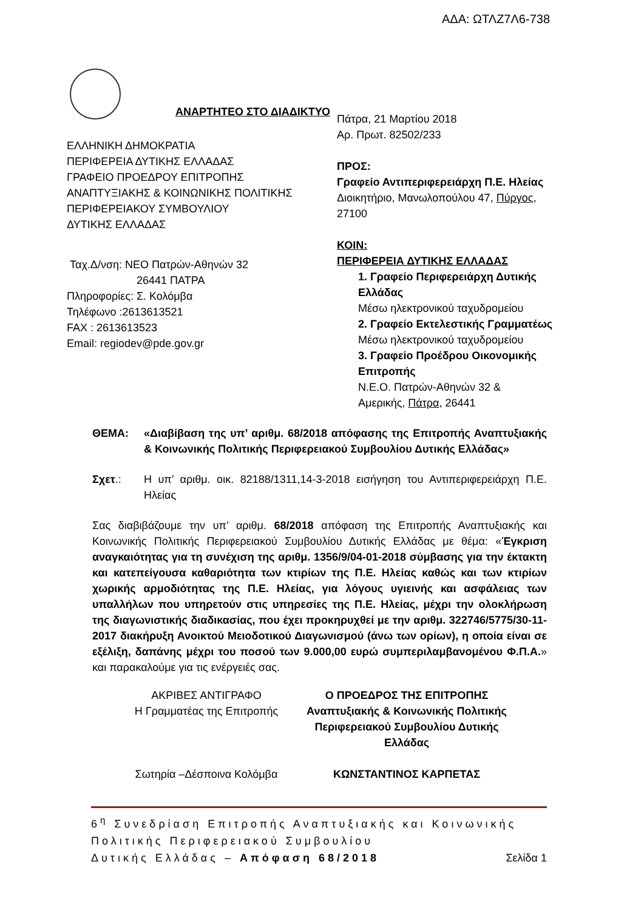ΑΔΑ: ΩΤΛΖ7Λ6-738
ΑΝΑΡΤΗΤΕΟ ΣΤΟ ΔΙΑΔΙΚΤΥΟ
ΕΛΛΗΝΙΚΗ ΔΗΜΟΚΡΑΤΙΑ
ΠΕΡΙΦΕΡΕΙΑ ΔΥΤΙΚΗΣ ΕΛΛΑΔΑΣ
ΓΡΑΦΕΙΟ ΠΡΟΕΔΡΟΥ ΕΠΙΤΡΟΠΗΣ
ΑΝΑΠΤΥΞΙΑΚΗΣ & ΚΟΙΝΩΝΙΚΗΣ ΠΟΛΙΤΙΚΗΣ
ΠΕΡΙΦΕΡΕΙΑΚΟΥ ΣΥΜΒΟΥΛΙΟΥ
ΔΥΤΙΚΗΣ ΕΛΛΑΔΑΣ
Ταχ.Δ/νση: ΝΕΟ Πατρών-Αθηνών 32
26441 ΠΑΤΡΑ
Πληροφορίες: Σ. Κολόμβα
Τηλέφωνο :2613613521
FAX : 2613613523
Email: regiodev@pde.gov.gr
Πάτρα, 21 Μαρτίου 2018
Αρ. Πρωτ. 82502/233
ΠΡΟΣ:
Γραφείο Αντιπεριφερειάρχη Π.Ε. Ηλείας
Διοικητήριο, Μανωλοπούλου 47, Πύργος, 27100
ΚΟΙΝ:
ΠΕΡΙΦΕΡΕΙΑ ΔΥΤΙΚΗΣ ΕΛΛΑΔΑΣ
1. Γραφείο Περιφερειάρχη Δυτικής Ελλάδας
Μέσω ηλεκτρονικού ταχυδρομείου
2. Γραφείο Εκτελεστικής Γραμματέως
Μέσω ηλεκτρονικού ταχυδρομείου
3. Γραφείο Προέδρου Οικονομικής Επιτροπής
Ν.Ε.Ο. Πατρών-Αθηνών 32 &
Αμερικής, Πάτρα, 26441
ΘΕΜΑ: «Διαβίβαση της υπ’ αριθμ. 68/2018 απόφασης της Επιτροπής Αναπτυξιακής & Κοινωνικής Πολιτικής Περιφερειακού Συμβουλίου Δυτικής Ελλάδας»
Σχετ.: Η υπ’ αριθμ. οικ. 82188/1311,14-3-2018 εισήγηση του Αντιπεριφερειάρχη Π.Ε. Ηλείας
Σας διαβιβάζουμε την υπ’ αριθμ. 68/2018 απόφαση της Επιτροπής Αναπτυξιακής και Κοινωνικής Πολιτικής Περιφερειακού Συμβουλίου Δυτικής Ελλάδας με θέμα: «Έγκριση αναγκαιότητας για τη συνέχιση της αριθμ. 1356/9/04-01-2018 σύμβασης για την έκτακτη και κατεπείγουσα καθαριότητα των κτιρίων της Π.Ε. Ηλείας καθώς και των κτιρίων χωρικής αρμοδιότητας της Π.Ε. Ηλείας, για λόγους υγιεινής και ασφάλειας των υπαλλήλων που υπηρετούν στις υπηρεσίες της Π.Ε. Ηλείας, μέχρι την ολοκλήρωση της διαγωνιστικής διαδικασίας, που έχει προκηρυχθεί με την αριθμ. 322746/5775/30-11-2017 διακήρυξη Ανοικτού Μειοδοτικού Διαγωνισμού (άνω των ορίων), η οποία είναι σε εξέλιξη, δαπάνης μέχρι του ποσού των 9.000,00 ευρώ συμπεριλαμβανομένου Φ.Π.Α.» και παρακαλούμε για τις ενέργειές σας.
ΑΚΡΙΒΕΣ ΑΝΤΙΓΡΑΦΟ
Η Γραμματέας της Επιτροπής
Σωτηρία –Δέσποινα Κολόμβα
Ο ΠΡΟΕΔΡΟΣ ΤΗΣ ΕΠΙΤΡΟΠΗΣ
Αναπτυξιακής & Κοινωνικής Πολιτικής
Περιφερειακού Συμβουλίου Δυτικής
Ελλάδας
ΚΩΝΣΤΑΝΤΙΝΟΣ ΚΑΡΠΕΤΑΣ
6<sup>η</sup> Συνεδρίαση Επιτροπής Αναπτυξιακής και Κοινωνικής Πολιτικής Περιφερειακού Συμβουλίου
Δυτικής Ελλάδας – Απόφαση 68/2018 Σελίδα 1